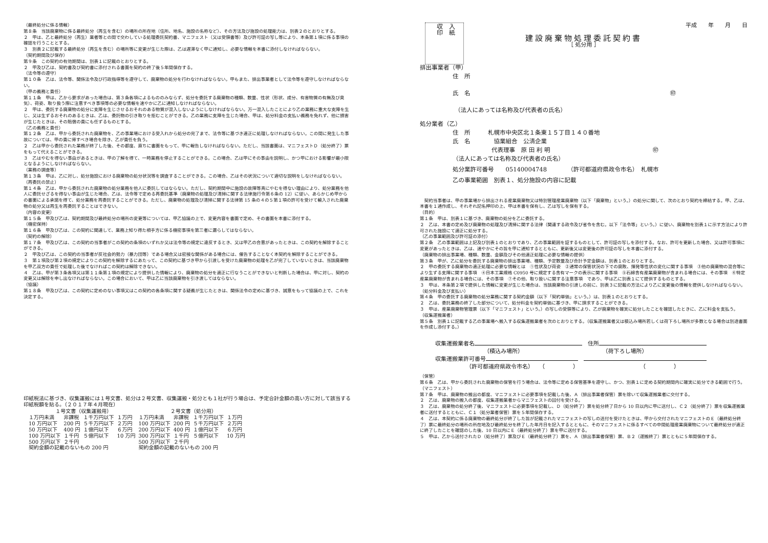（最終処分に係る情報）
第８条　当該廃棄物に係る最終処分（再生を含む）の場所の所在地（住所、地名、施設の名称など）、その方法及び施設の処理能力は、別表２のとおりとする。
２　甲は、乙と最終処分（再生）業者等との間で交わしている処理委託契約書、マニフェスト（又は受領書等）及び許可証の写し等により、本条第１項に係る事項の確認を行うこととする。
３　別表２に記載する最終処分（再生を含む）の場所等に変更が生じた際は、乙は遅滞なく甲に通知し、必要な情報を本書に添付しなければならない。
（契約期間及び保存）
第９条　この契約の有効期間は、別表１に記載のとおりとする。
２　甲及び乙は、契約書及び契約書に添付される書面を契約の終了後５年間保存する。
（法令等の遵守）
第１０条　乙は、法令等、関係法令及び行政指導等を遵守して、廃棄物の処分を行わなければならない。甲もまた、排出事業者として法令等を遵守しなければならない。
（甲の義務と責任）
第１１条　甲は、乙から要求があった場合は、第３条各項によるもののみならず、処分を委託する廃棄物の種類、数量、性状（形状、成分、有害物質の有無及び臭気）、荷姿、取り扱う際に注意すべき事項等の必要な情報を速やかに乙に通知しなければならない。
２　甲は、委託する廃棄物の処分に支障を生じさせるおそれのある物質が混入しないようにしなければならない。万一混入したことにより乙の業務に重大な支障を生じ、又は生ずるおそれのあるときは、乙は、委託物の引き取りを拒むことができる。乙の業務に支障を生じた場合、甲は、処分料金の支払い義務を免れず、他に損害が生じたときは、その賠償の責にも任ずるものとする。
（乙の義務と責任）
第１２条　乙は、甲から委託された廃棄物を、乙の事業場における受入れから処分の完了まで、法令等に基づき適正に処理しなければならない。この間に発生した事故については、甲の責に帰すべき場合を除き、乙が責任を負う。
２　乙は甲から委託された業務が終了した後、その都度、直ちに書面をもって、甲に報告しなければならない。ただし、当該書面は、マニフェストＤ（処分終了）票をもって代えることができる。
３　乙はやむを得ない事由があるときは、甲の了解を得て、一時業務を停止することができる。この場合、乙は甲にその事由を説明し、かつ甲における影響が最小限となるようにしなければならない。
（業務の調査等）
第１３条　甲は、乙に対し、処分施設における廃棄物の処分状況等を調査することができる。この場合、乙はその状況について適切な説明をしなければならない。
（再委託の禁止）
第１４条　乙は、甲から委託された廃棄物の処分業務を他人に委託してはならない。ただし、契約期間中に施設の故障等真にやむを得ない理由により、処分業務を他人に委託せざるを得ない事由が生じた場合、乙は、法令等で定める再委託基準（廃棄物の処理及び清掃に関する法律施行令第６条の 12）に従い、あらかじめ甲からの書面による承諾を得て、処分業務を再委託することができる。ただし、廃棄物の処理及び清掃に関する法律第 15 条の４の５第１項の許可を受けて輸入された廃棄物の処分又は再生を再委託することはできない。
（内容の変更）
第１５条　甲及び乙は、契約期間及び最終処分の場所の変更等については、甲乙協議の上で、変更内容を書面で定め、その書面を本書に添付する。
（機密保持）
第１６条　甲及び乙は、この契約に関連して、業務上知り得た相手方に係る機密事項を第三者に漏らしてはならない。
（契約の解除）
第１７条　甲及び乙は、この契約の当事者がこの契約の条項のいずれか又は法令等の規定に違反するとき、又は甲乙の合意があったときは、この契約を解除することができる。
２　甲及び乙は、この契約の当事者が反社会的勢力（暴力団等）である場合又は密接な関係がある場合には、催告することなく本契約を解除することができる。
３　第１項及び第２項の規定によりこの契約を解除するにあたって、この契約に基づき甲から引渡しを受けた廃棄物の処理を乙が完了していないときは、当該廃棄物を甲乙双方の責任で処理した後でなければこの契約は解除できない。
４　乙は、甲が第３条各項又は第１１条第１項の規定により提供した情報により、廃棄物の処分を適正に行なうことができないと判断した場合は、甲に対し、契約の変更又は解除を申し出なければならない。この場合において、甲は乙に当該廃棄物を引き渡してはならない。
（協議）
第１８条　甲及び乙は、この契約に定めのない事項又はこの契約の各条項に関する疑義が生じたときは、関係法令の定めに基づき、誠意をもって協議の上で、これを決定する。
印紙税法に基づき、収集運搬には１号文書、処分は２号文書、収集運搬・処分とも１社が行う場合は、予定合計金額の高い方に対して該当する印紙税額を貼る。（２０１７年４月現在）
| １号文書（収集運搬用） | | | | ２号文書（処分用） | | | |
| --- | --- | --- | --- | --- | --- | --- | --- |
| １万円未満 | 非課税 | １千万円以下 | １万円 | １万円未満 | 非課税 | １千万円以下 | １万円 |
| 10 万円以下 | 200 円 | ５千万円以下 | ２万円 | 100 万円以下 | 200 円 | ５千万円以下 | ２万円 |
| 50 万円以下 | 400 円 | １億円以下 | ６万円 | 200 万円以下 | 400 円 | １億円以下 | ６万円 |
| 100 万円以下 | １千円 | ５億円以下 | 10 万円 | 300 万円以下 | １千円 | ５億円以下 | 10 万円 |
| 500 万円以下 | ２千円 | | | 500 万円以下 | ２千円 | | |
| 契約金額の記載のないもの 200 円 | | | | 契約金額の記載のないもの 200 円 | | | |
収　入
印　紙
平成　　年　　月　　日
建設廃棄物処理委託契約書
［ 処分用 ］
排出事業者（甲）
住　所
氏　名 ㊞
（法人にあっては名称及び代表者の氏名）
処分業者（乙）
住　所　　　札幌市中央区北１条東１５丁目１４０番地
氏　名　　　　協業組合　公清企業
代表理事　原 田 利 明 ㊞
（法人にあっては名称及び代表者の氏名）
処分業許可番号　　05140004748　　　　（許可都道府県政令市名）　札幌市
乙の事業範囲　別表１、処分施設の内容に記載
　契約当事者は、甲の事業場から排出される産業廃棄物又は特別管理産業廃棄物（以下「廃棄物」という。）の処分に関して、次のとおり契約を締結する。甲、乙は、本書を１通作成し、それぞれ記名押印の上、甲は本書を保有し、乙は写しを保有する。
（目的）
第１条　甲は、別表１に基づき、廃棄物の処分を乙に委託する。
２　乙は、本書の定め及び廃棄物の処理及び清掃に関する法律（関連する政令及び省令を含む。以下「法令等」という。）に従い、廃棄物を別表１に示す方法により許可された施設にて適正に処分する。
（乙の事業範囲及び許可証の添付）
第２条　乙の事業範囲は上記及び別表１のとおりであり、乙の事業範囲を証するものとして、許可証の写しを添付する。なお、許可を更新した場合、又は許可事項に変更があったときは、乙は、速やかにその旨を甲に通知するとともに、更新後又は変更後の許可証の写しを本書に添付する。
（廃棄物の排出事業場、種類、数量、金額及びその他適正処理に必要な情報の提供）
第３条　甲が、乙に処分を委託する廃棄物の排出事業場、種類、予定数量及び合計予定金額は、別表１のとおりとする。
２　甲の委託する廃棄物の適正処理に必要な情報とは　①性状及び荷姿　②通常の保管状況の下での腐敗、揮発等性状の変化に関する事項　③他の廃棄物の混合等により生ずる支障に関する事項　④日本工業規格 C0950 号に規定する含有マークの表示に関する事項　⑤石綿含有産業廃棄物が含まれる場合には、その事項　⑥特定産業廃棄物が含まれる場合には、その事項　⑦その他、取り扱いに関する注意事項　であり、甲は乙に別表１にて提供するものとする。
３　甲は、本条第２項で提供した情報に変更が生じた場合は、当該廃棄物の引渡しの前に、別表３に記載の方法により乙に変更後の情報を提供しなければならない。
（処分料金及び支払い）
第４条　甲の委託する廃棄物の処分業務に関する契約金額（以下「契約単価」という。）は、別表１のとおりとする。
２　乙は、委託業務の終了した部分について、処分料金を契約単価に基づき、甲に請求することができる。
３　甲は、産業廃棄物管理票（以下「マニフェスト」という。）の写しの受領等により、乙が廃棄物を確実に処分したことを確認したときに、乙に料金を支払う。
（収集運搬業者）
第５条　別表１に記載する乙の事業場へ搬入する収集運搬業者を次のとおりとする。（収集運搬業者又は積込み場所若しくは荷下ろし場所が多数となる場合は別途書面を作成し添付する。）
収集運搬業者名　住所
（積込み場所） （荷下ろし場所）
収集運搬業許可番号　
（許可都道府県政令市名）　　（　　　　　） （　　　　　）
（保管）
第６条　乙は、甲から委託された廃棄物の保管を行う場合は、法令等に定める保管基準を遵守し、かつ、別表１に定める契約期間内に確実に処分できる範囲で行う。
（マニフェスト）
第７条　甲は、廃棄物の搬出の都度、マニフェストに必要事項を記載した後、Ａ（排出事業者保管）票を除いて収集運搬業者に交付する。
２　乙は、廃棄物の搬入の都度、収集運搬業者からマニフェストの回付を受ける。
３　乙は、廃棄物の処分終了後、マニフェストに必要事項を記載し、Ｄ（処分終了）票を処分終了日から 10 日以内に甲に送付し、Ｃ２（処分終了）票を収集運搬業者に送付するとともに、Ｃ１（処分業者保管）票を５年間保存する。
４　乙は、本契約に係る廃棄物の最終処分が終了した旨が記載されたマニフェストの写しの送付を受けたときは、甲から交付されたマニフェストのＥ（最終処分終了）票に最終処分の場所の所在地及び最終処分を終了した年月日を記入するとともに、そのマニフェストに係るすべての中間処理産業廃棄物について最終処分が適正に終了したことを確認のした後、10 日以内にＥ（最終処分終了）票を甲に送付する。
５　甲は、乙から送付されたＤ（処分終了）票及びＥ（最終処分終了）票を、Ａ（排出事業者保管）票、Ｂ２（運搬終了）票とともに５年間保存する。